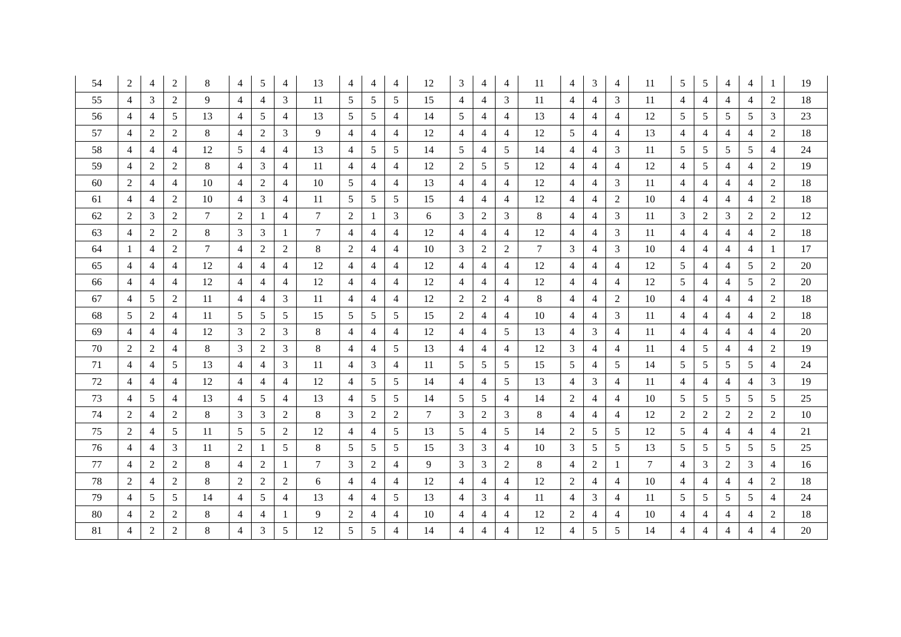| 54 | 2 | 4 | 2 | 8 | 4 | 5 | 4 | 13 | 4 | 4 | 4 | 12 | 3 | 4 | 4 | 11 | 4 | 3 | 4 | 11 | 5 | 5 | 4 | 4 | 1 | 19 |
| 55 | 4 | 3 | 2 | 9 | 4 | 4 | 3 | 11 | 5 | 5 | 5 | 15 | 4 | 4 | 3 | 11 | 4 | 4 | 3 | 11 | 4 | 4 | 4 | 4 | 2 | 18 |
| 56 | 4 | 4 | 5 | 13 | 4 | 5 | 4 | 13 | 5 | 5 | 4 | 14 | 5 | 4 | 4 | 13 | 4 | 4 | 4 | 12 | 5 | 5 | 5 | 5 | 3 | 23 |
| 57 | 4 | 2 | 2 | 8 | 4 | 2 | 3 | 9 | 4 | 4 | 4 | 12 | 4 | 4 | 4 | 12 | 5 | 4 | 4 | 13 | 4 | 4 | 4 | 4 | 2 | 18 |
| 58 | 4 | 4 | 4 | 12 | 5 | 4 | 4 | 13 | 4 | 5 | 5 | 14 | 5 | 4 | 5 | 14 | 4 | 4 | 3 | 11 | 5 | 5 | 5 | 5 | 4 | 24 |
| 59 | 4 | 2 | 2 | 8 | 4 | 3 | 4 | 11 | 4 | 4 | 4 | 12 | 2 | 5 | 5 | 12 | 4 | 4 | 4 | 12 | 4 | 5 | 4 | 4 | 2 | 19 |
| 60 | 2 | 4 | 4 | 10 | 4 | 2 | 4 | 10 | 5 | 4 | 4 | 13 | 4 | 4 | 4 | 12 | 4 | 4 | 3 | 11 | 4 | 4 | 4 | 4 | 2 | 18 |
| 61 | 4 | 4 | 2 | 10 | 4 | 3 | 4 | 11 | 5 | 5 | 5 | 15 | 4 | 4 | 4 | 12 | 4 | 4 | 2 | 10 | 4 | 4 | 4 | 4 | 2 | 18 |
| 62 | 2 | 3 | 2 | 7 | 2 | 1 | 4 | 7 | 2 | 1 | 3 | 6 | 3 | 2 | 3 | 8 | 4 | 4 | 3 | 11 | 3 | 2 | 3 | 2 | 2 | 12 |
| 63 | 4 | 2 | 2 | 8 | 3 | 3 | 1 | 7 | 4 | 4 | 4 | 12 | 4 | 4 | 4 | 12 | 4 | 4 | 3 | 11 | 4 | 4 | 4 | 4 | 2 | 18 |
| 64 | 1 | 4 | 2 | 7 | 4 | 2 | 2 | 8 | 2 | 4 | 4 | 10 | 3 | 2 | 2 | 7 | 3 | 4 | 3 | 10 | 4 | 4 | 4 | 4 | 1 | 17 |
| 65 | 4 | 4 | 4 | 12 | 4 | 4 | 4 | 12 | 4 | 4 | 4 | 12 | 4 | 4 | 4 | 12 | 4 | 4 | 4 | 12 | 5 | 4 | 4 | 5 | 2 | 20 |
| 66 | 4 | 4 | 4 | 12 | 4 | 4 | 4 | 12 | 4 | 4 | 4 | 12 | 4 | 4 | 4 | 12 | 4 | 4 | 4 | 12 | 5 | 4 | 4 | 5 | 2 | 20 |
| 67 | 4 | 5 | 2 | 11 | 4 | 4 | 3 | 11 | 4 | 4 | 4 | 12 | 2 | 2 | 4 | 8 | 4 | 4 | 2 | 10 | 4 | 4 | 4 | 4 | 2 | 18 |
| 68 | 5 | 2 | 4 | 11 | 5 | 5 | 5 | 15 | 5 | 5 | 5 | 15 | 2 | 4 | 4 | 10 | 4 | 4 | 3 | 11 | 4 | 4 | 4 | 4 | 2 | 18 |
| 69 | 4 | 4 | 4 | 12 | 3 | 2 | 3 | 8 | 4 | 4 | 4 | 12 | 4 | 4 | 5 | 13 | 4 | 3 | 4 | 11 | 4 | 4 | 4 | 4 | 4 | 20 |
| 70 | 2 | 2 | 4 | 8 | 3 | 2 | 3 | 8 | 4 | 4 | 5 | 13 | 4 | 4 | 4 | 12 | 3 | 4 | 4 | 11 | 4 | 5 | 4 | 4 | 2 | 19 |
| 71 | 4 | 4 | 5 | 13 | 4 | 4 | 3 | 11 | 4 | 3 | 4 | 11 | 5 | 5 | 5 | 15 | 5 | 4 | 5 | 14 | 5 | 5 | 5 | 5 | 4 | 24 |
| 72 | 4 | 4 | 4 | 12 | 4 | 4 | 4 | 12 | 4 | 5 | 5 | 14 | 4 | 4 | 5 | 13 | 4 | 3 | 4 | 11 | 4 | 4 | 4 | 4 | 3 | 19 |
| 73 | 4 | 5 | 4 | 13 | 4 | 5 | 4 | 13 | 4 | 5 | 5 | 14 | 5 | 5 | 4 | 14 | 2 | 4 | 4 | 10 | 5 | 5 | 5 | 5 | 5 | 25 |
| 74 | 2 | 4 | 2 | 8 | 3 | 3 | 2 | 8 | 3 | 2 | 2 | 7 | 3 | 2 | 3 | 8 | 4 | 4 | 4 | 12 | 2 | 2 | 2 | 2 | 2 | 10 |
| 75 | 2 | 4 | 5 | 11 | 5 | 5 | 2 | 12 | 4 | 4 | 5 | 13 | 5 | 4 | 5 | 14 | 2 | 5 | 5 | 12 | 5 | 4 | 4 | 4 | 4 | 21 |
| 76 | 4 | 4 | 3 | 11 | 2 | 1 | 5 | 8 | 5 | 5 | 5 | 15 | 3 | 3 | 4 | 10 | 3 | 5 | 5 | 13 | 5 | 5 | 5 | 5 | 5 | 25 |
| 77 | 4 | 2 | 2 | 8 | 4 | 2 | 1 | 7 | 3 | 2 | 4 | 9 | 3 | 3 | 2 | 8 | 4 | 2 | 1 | 7 | 4 | 3 | 2 | 3 | 4 | 16 |
| 78 | 2 | 4 | 2 | 8 | 2 | 2 | 2 | 6 | 4 | 4 | 4 | 12 | 4 | 4 | 4 | 12 | 2 | 4 | 4 | 10 | 4 | 4 | 4 | 4 | 2 | 18 |
| 79 | 4 | 5 | 5 | 14 | 4 | 5 | 4 | 13 | 4 | 4 | 5 | 13 | 4 | 3 | 4 | 11 | 4 | 3 | 4 | 11 | 5 | 5 | 5 | 5 | 4 | 24 |
| 80 | 4 | 2 | 2 | 8 | 4 | 4 | 1 | 9 | 2 | 4 | 4 | 10 | 4 | 4 | 4 | 12 | 2 | 4 | 4 | 10 | 4 | 4 | 4 | 4 | 2 | 18 |
| 81 | 4 | 2 | 2 | 8 | 4 | 3 | 5 | 12 | 5 | 5 | 4 | 14 | 4 | 4 | 4 | 12 | 4 | 5 | 5 | 14 | 4 | 4 | 4 | 4 | 4 | 20 |